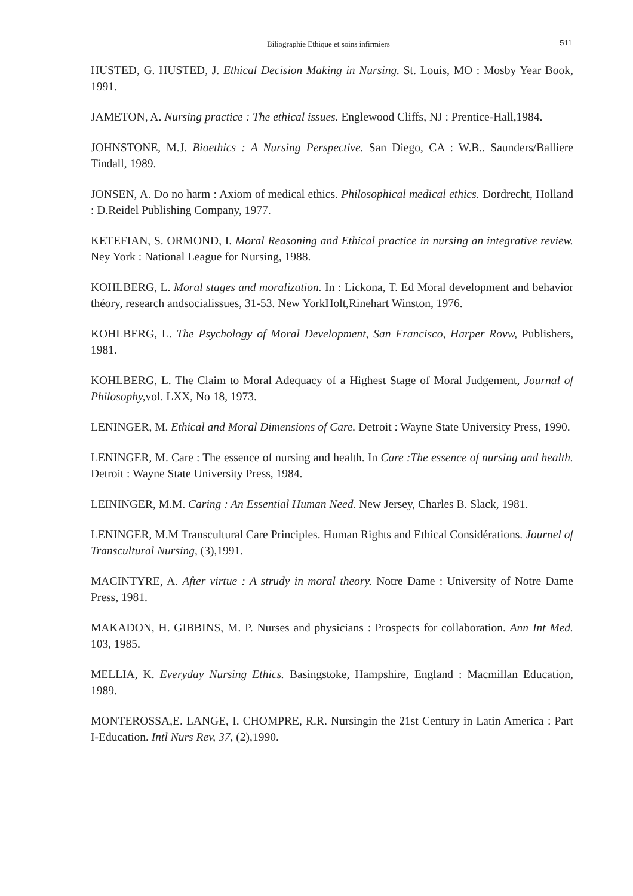Biliographie Ethique et soins infirmiers
511
HUSTED, G. HUSTED, J. Ethical Decision Making in Nursing. St. Louis, MO : Mosby Year Book, 1991.
JAMETON, A. Nursing practice : The ethical issues. Englewood Cliffs, NJ : Prentice-Hall,1984.
JOHNSTONE, M.J. Bioethics : A Nursing Perspective. San Diego, CA : W.B.. Saunders/Balliere Tindall, 1989.
JONSEN, A. Do no harm : Axiom of medical ethics. Philosophical medical ethics. Dordrecht, Holland : D.Reidel Publishing Company, 1977.
KETEFIAN, S. ORMOND, I. Moral Reasoning and Ethical practice in nursing an integrative review. Ney York : National League for Nursing, 1988.
KOHLBERG, L. Moral stages and moralization. In : Lickona, T. Ed Moral development and behavior théory, research andsocialissues, 31-53. New YorkHolt,Rinehart Winston, 1976.
KOHLBERG, L. The Psychology of Moral Development, San Francisco, Harper Rovw, Publishers, 1981.
KOHLBERG, L. The Claim to Moral Adequacy of a Highest Stage of Moral Judgement, Journal of Philosophy, vol. LXX, No 18, 1973.
LENINGER, M. Ethical and Moral Dimensions of Care. Detroit : Wayne State University Press, 1990.
LENINGER, M. Care : The essence of nursing and health. In Care :The essence of nursing and health. Detroit : Wayne State University Press, 1984.
LEININGER, M.M. Caring : An Essential Human Need. New Jersey, Charles B. Slack, 1981.
LENINGER, M.M Transcultural Care Principles. Human Rights and Ethical Considérations. Journel of Transcultural Nursing, (3),1991.
MACINTYRE, A. After virtue : A strudy in moral theory. Notre Dame : University of Notre Dame Press, 1981.
MAKADON, H. GIBBINS, M. P. Nurses and physicians : Prospects for collaboration. Ann Int Med. 103, 1985.
MELLIA, K. Everyday Nursing Ethics. Basingstoke, Hampshire, England : Macmillan Education, 1989.
MONTEROSSA,E. LANGE, I. CHOMPRE, R.R. Nursingin the 21st Century in Latin America : Part I-Education. Intl Nurs Rev, 37, (2),1990.